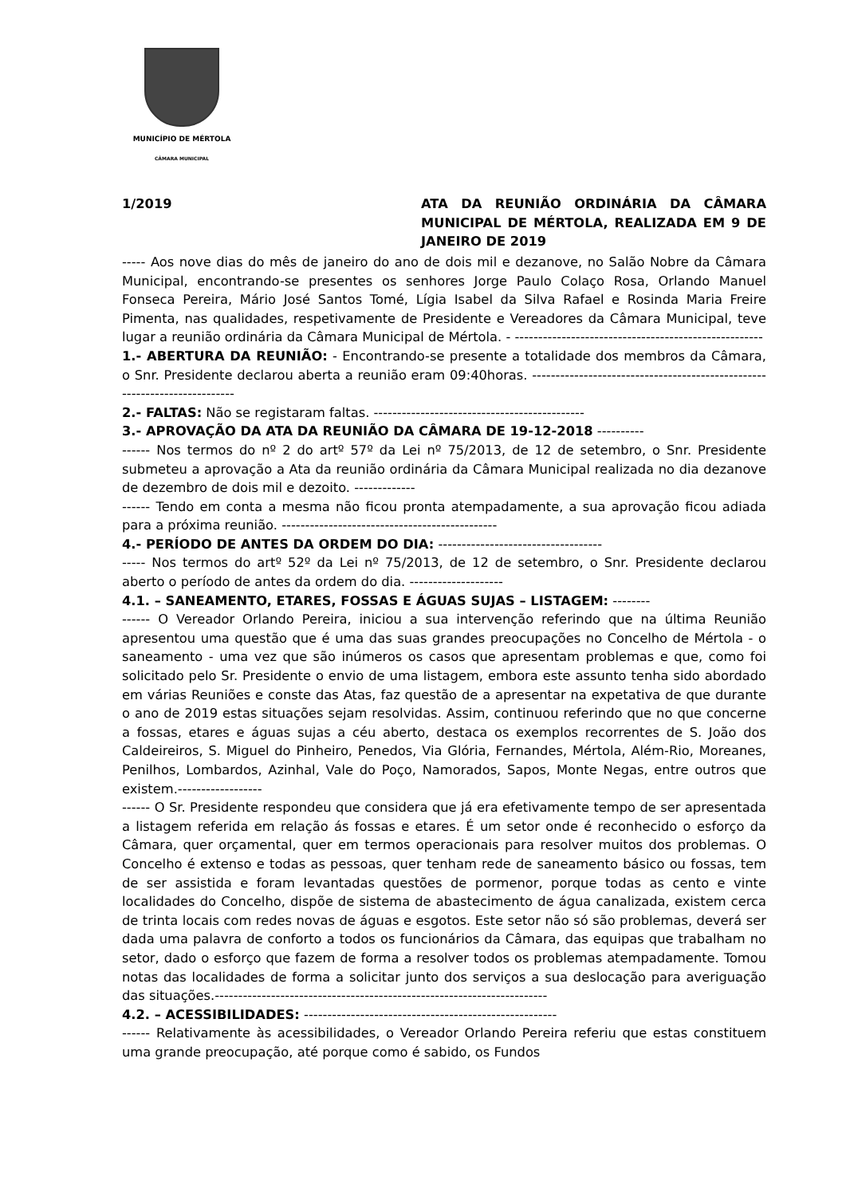MUNICÍPIO DE MÉRTOLA
CÂMARA MUNICIPAL
1/2019 ATA DA REUNIÃO ORDINÁRIA DA CÂMARA MUNICIPAL DE MÉRTOLA, REALIZADA EM 9 DE JANEIRO DE 2019
----- Aos nove dias do mês de janeiro do ano de dois mil e dezanove, no Salão Nobre da Câmara Municipal, encontrando-se presentes os senhores Jorge Paulo Colaço Rosa, Orlando Manuel Fonseca Pereira, Mário José Santos Tomé, Lígia Isabel da Silva Rafael e Rosinda Maria Freire Pimenta, nas qualidades, respetivamente de Presidente e Vereadores da Câmara Municipal, teve lugar a reunião ordinária da Câmara Municipal de Mértola. - -----------------------------------------------------
1.- ABERTURA DA REUNIÃO: - Encontrando-se presente a totalidade dos membros da Câmara, o Snr. Presidente declarou aberta a reunião eram 09:40horas. --------------------------------------------------------------------------
2.- FALTAS: Não se registaram faltas. ---------------------------------------------
3.- APROVAÇÃO DA ATA DA REUNIÃO DA CÂMARA DE 19-12-2018 ----------
------ Nos termos do nº 2 do artº 57º da Lei nº 75/2013, de 12 de setembro, o Snr. Presidente submeteu a aprovação a Ata da reunião ordinária da Câmara Municipal realizada no dia dezanove de dezembro de dois mil e dezoito. -------------
------ Tendo em conta a mesma não ficou pronta atempadamente, a sua aprovação ficou adiada para a próxima reunião. ----------------------------------------------
4.- PERÍODO DE ANTES DA ORDEM DO DIA: -----------------------------------
----- Nos termos do artº 52º da Lei nº 75/2013, de 12 de setembro, o Snr. Presidente declarou aberto o período de antes da ordem do dia. --------------------
4.1. – SANEAMENTO, ETARES, FOSSAS E ÁGUAS SUJAS – LISTAGEM: --------
------ O Vereador Orlando Pereira, iniciou a sua intervenção referindo que na última Reunião apresentou uma questão que é uma das suas grandes preocupações no Concelho de Mértola - o saneamento - uma vez que são inúmeros os casos que apresentam problemas e que, como foi solicitado pelo Sr. Presidente o envio de uma listagem, embora este assunto tenha sido abordado em várias Reuniões e conste das Atas, faz questão de a apresentar na expetativa de que durante o ano de 2019 estas situações sejam resolvidas. Assim, continuou referindo que no que concerne a fossas, etares e águas sujas a céu aberto, destaca os exemplos recorrentes de S. João dos Caldeireiros, S. Miguel do Pinheiro, Penedos, Via Glória, Fernandes, Mértola, Além-Rio, Moreanes, Penilhos, Lombardos, Azinhal, Vale do Poço, Namorados, Sapos, Monte Negas, entre outros que existem.------------------
------ O Sr. Presidente respondeu que considera que já era efetivamente tempo de ser apresentada a listagem referida em relação ás fossas e etares. É um setor onde é reconhecido o esforço da Câmara, quer orçamental, quer em termos operacionais para resolver muitos dos problemas. O Concelho é extenso e todas as pessoas, quer tenham rede de saneamento básico ou fossas, tem de ser assistida e foram levantadas questões de pormenor, porque todas as cento e vinte localidades do Concelho, dispõe de sistema de abastecimento de água canalizada, existem cerca de trinta locais com redes novas de águas e esgotos. Este setor não só são problemas, deverá ser dada uma palavra de conforto a todos os funcionários da Câmara, das equipas que trabalham no setor, dado o esforço que fazem de forma a resolver todos os problemas atempadamente. Tomou notas das localidades de forma a solicitar junto dos serviços a sua deslocação para averiguação das situações.-----------------------------------------------------------------------
4.2. – ACESSIBILIDADES: ------------------------------------------------------
------ Relativamente às acessibilidades, o Vereador Orlando Pereira referiu que estas constituem uma grande preocupação, até porque como é sabido, os Fundos